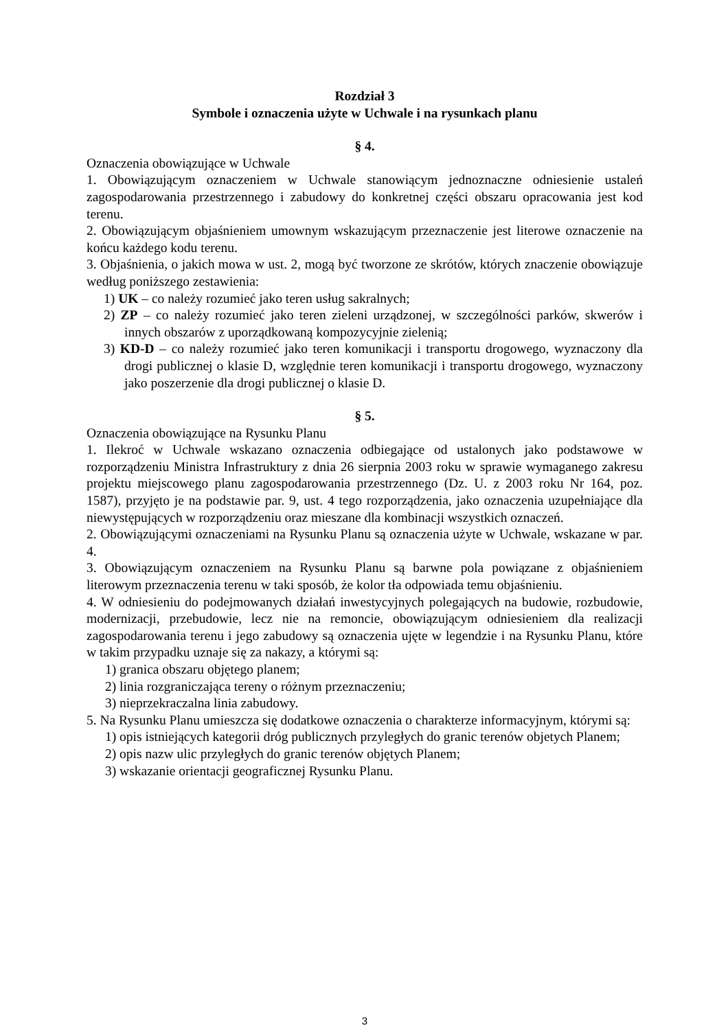Rozdział 3
Symbole i oznaczenia użyte w Uchwale i na rysunkach planu
§ 4.
Oznaczenia obowiązujące w Uchwale
1. Obowiązującym oznaczeniem w Uchwale stanowiącym jednoznaczne odniesienie ustaleń zagospodarowania przestrzennego i zabudowy do konkretnej części obszaru opracowania jest kod terenu.
2. Obowiązującym objaśnieniem umownym wskazującym przeznaczenie jest literowe oznaczenie na końcu każdego kodu terenu.
3. Objaśnienia, o jakich mowa w ust. 2, mogą być tworzone ze skrótów, których znaczenie obowiązuje według poniższego zestawienia:
1) UK – co należy rozumieć jako teren usług sakralnych;
2) ZP – co należy rozumieć jako teren zieleni urządzonej, w szczególności parków, skwerów i innych obszarów z uporządkowaną kompozycyjnie zielenią;
3) KD-D – co należy rozumieć jako teren komunikacji i transportu drogowego, wyznaczony dla drogi publicznej o klasie D, względnie teren komunikacji i transportu drogowego, wyznaczony jako poszerzenie dla drogi publicznej o klasie D.
§ 5.
Oznaczenia obowiązujące na Rysunku Planu
1. Ilekroć w Uchwale wskazano oznaczenia odbiegające od ustalonych jako podstawowe w rozporządzeniu Ministra Infrastruktury z dnia 26 sierpnia 2003 roku w sprawie wymaganego zakresu projektu miejscowego planu zagospodarowania przestrzennego (Dz. U. z 2003 roku Nr 164, poz. 1587), przyjęto je na podstawie par. 9, ust. 4 tego rozporządzenia, jako oznaczenia uzupełniające dla niewystępujących w rozporządzeniu oraz mieszane dla kombinacji wszystkich oznaczeń.
2. Obowiązującymi oznaczeniami na Rysunku Planu są oznaczenia użyte w Uchwale, wskazane w par. 4.
3. Obowiązującym oznaczeniem na Rysunku Planu są barwne pola powiązane z objaśnieniem literowym przeznaczenia terenu w taki sposób, że kolor tła odpowiada temu objaśnieniu.
4. W odniesieniu do podejmowanych działań inwestycyjnych polegających na budowie, rozbudowie, modernizacji, przebudowie, lecz nie na remoncie, obowiązującym odniesieniem dla realizacji zagospodarowania terenu i jego zabudowy są oznaczenia ujęte w legendzie i na Rysunku Planu, które w takim przypadku uznaje się za nakazy, a którymi są:
1) granica obszaru objętego planem;
2) linia rozgraniczająca tereny o różnym przeznaczeniu;
3) nieprzekraczalna linia zabudowy.
5. Na Rysunku Planu umieszcza się dodatkowe oznaczenia o charakterze informacyjnym, którymi są:
1) opis istniejących kategorii dróg publicznych przyległych do granic terenów objetych Planem;
2) opis nazw ulic przyległych do granic terenów objętych Planem;
3) wskazanie orientacji geograficznej Rysunku Planu.
3